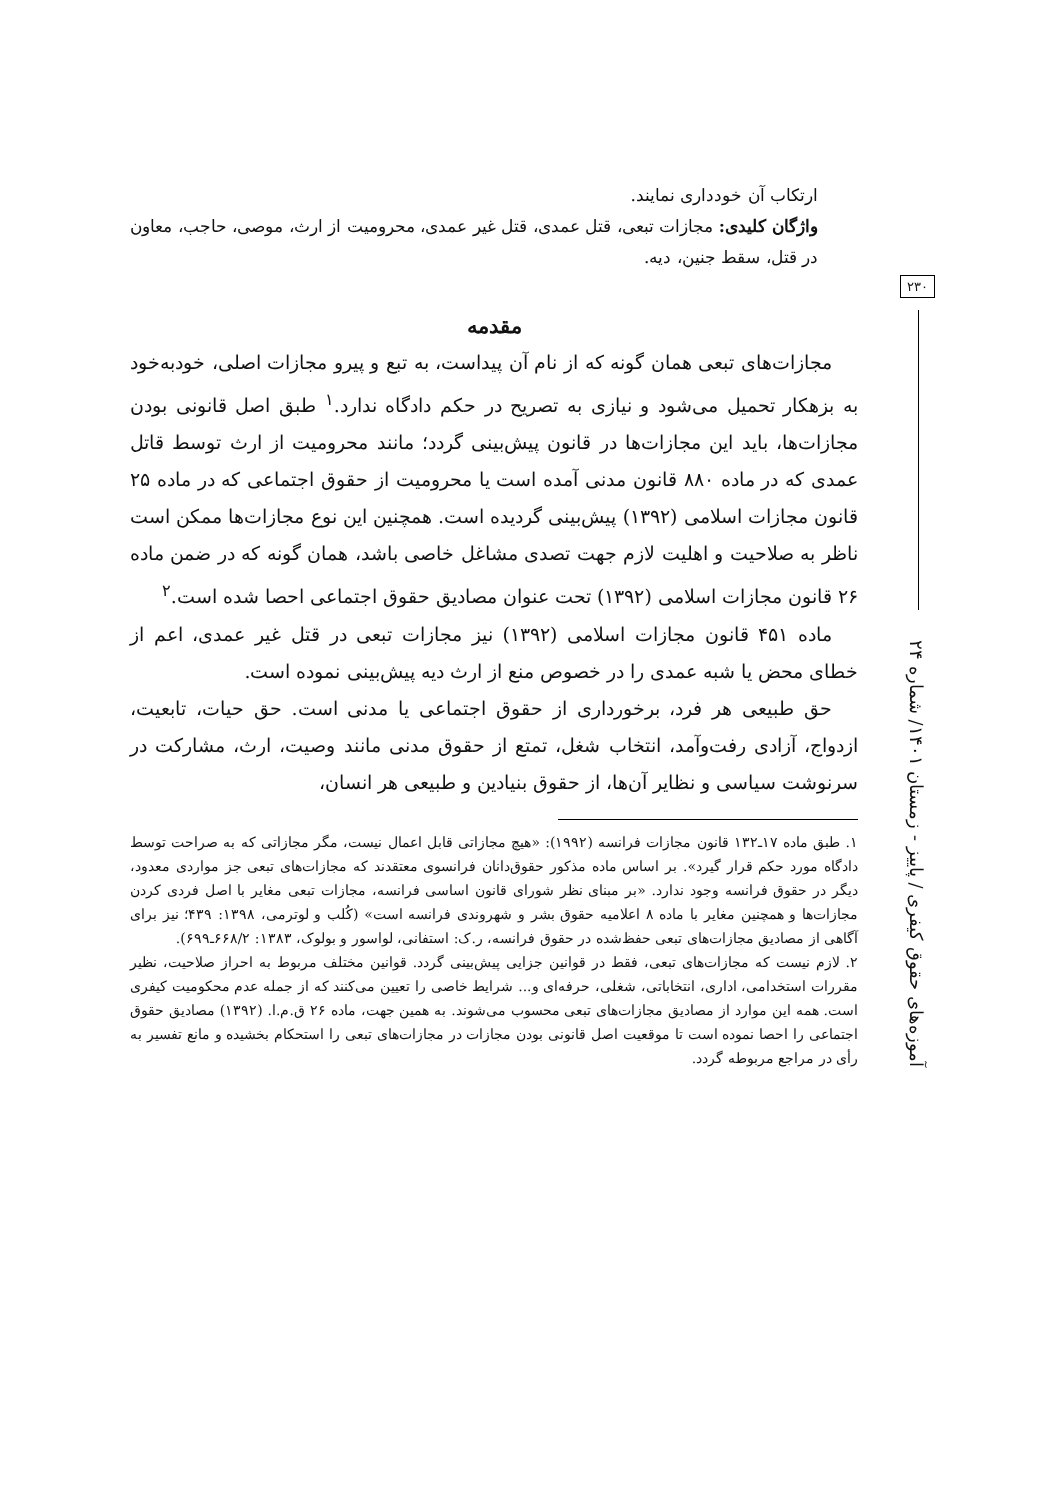ارتکاب آن خودداری نمایند.
واژگان کلیدی: مجازات تبعی، قتل عمدی، قتل غیر عمدی، محرومیت از ارث، موصی، حاجب، معاون در قتل، سقط جنین، دیه.
مقدمه
مجازات‌های تبعی همان گونه که از نام آن پیداست، به تبع و پیرو مجازات اصلی، خودبه‌خود به بزهکار تحمیل می‌شود و نیازی به تصریح در حکم دادگاه ندارد.<sup>۱</sup> طبق اصل قانونی بودن مجازات‌ها، باید این مجازات‌ها در قانون پیش‌بینی گردد؛ مانند محرومیت از ارث توسط قاتل عمدی که در ماده ۸۸۰ قانون مدنی آمده است یا محرومیت از حقوق اجتماعی که در ماده ۲۵ قانون مجازات اسلامی (۱۳۹۲) پیش‌بینی گردیده است. همچنین این نوع مجازات‌ها ممکن است ناظر به صلاحیت و اهلیت لازم جهت تصدی مشاغل خاصی باشد، همان گونه که در ضمن ماده ۲۶ قانون مجازات اسلامی (۱۳۹۲) تحت عنوان مصادیق حقوق اجتماعی احصا شده است.<sup>۲</sup>
ماده ۴۵۱ قانون مجازات اسلامی (۱۳۹۲) نیز مجازات تبعی در قتل غیر عمدی، اعم از خطای محض یا شبه عمدی را در خصوص منع از ارث دیه پیش‌بینی نموده است.
حق طبیعی هر فرد، برخورداری از حقوق اجتماعی یا مدنی است. حق حیات، تابعیت، ازدواج، آزادی رفت‌وآمد، انتخاب شغل، تمتع از حقوق مدنی مانند وصیت، ارث، مشارکت در سرنوشت سیاسی و نظایر آن‌ها، از حقوق بنیادین و طبیعی هر انسان،
۱. طبق ماده ۱۷ـ۱۳۲ قانون مجازات فرانسه (۱۹۹۲): «هیچ مجازاتی قابل اعمال نیست، مگر مجازاتی که به صراحت توسط دادگاه مورد حکم قرار گیرد». بر اساس ماده مذکور حقوق‌دانان فرانسوی معتقدند که مجازات‌های تبعی جز مواردی معدود، دیگر در حقوق فرانسه وجود ندارد. «بر مبنای نظر شورای قانون اساسی فرانسه، مجازات تبعی مغایر با اصل فردی کردن مجازات‌ها و همچنین مغایر با ماده ۸ اعلامیه حقوق بشر و شهروندی فرانسه است» (کُلب و لوترمی، ۱۳۹۸: ۴۳۹؛ نیز برای آگاهی از مصادیق مجازات‌های تبعی حفظ‌شده در حقوق فرانسه، ر.ک: استفانی، لواسور و بولوک، ۱۳۸۳: ۶۶۸/۲ـ۶۹۹).
۲. لازم نیست که مجازات‌های تبعی، فقط در قوانین جزایی پیش‌بینی گردد. قوانین مختلف مربوط به احراز صلاحیت، نظیر مقررات استخدامی، اداری، انتخاباتی، شغلی، حرفه‌ای و... شرایط خاصی را تعیین می‌کنند که از جمله عدم محکومیت کیفری است. همه این موارد از مصادیق مجازات‌های تبعی محسوب می‌شوند. به همین جهت، ماده ۲۶ ق.م.ا. (۱۳۹۲) مصادیق حقوق اجتماعی را احصا نموده است تا موقعیت اصل قانونی بودن مجازات در مجازات‌های تبعی را استحکام بخشیده و مانع تفسیر به رأی در مراجع مربوطه گردد.
۲۳۰
آموزه‌های حقوق کیفری / پاییز - زمستان ۱۴۰۱/ شماره ۲۴